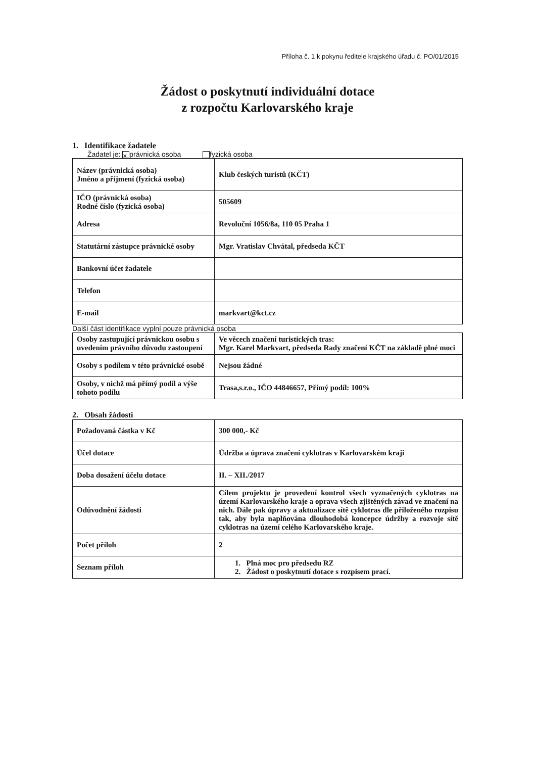Příloha č. 1 k pokynu ředitele krajského úřadu č. PO/01/2015
Žádost o poskytnutí individuální dotace
z rozpočtu Karlovarského kraje
1. Identifikace žadatele
Žadatel je: × právnická osoba fyzická osoba
| Název (právnická osoba) Jméno a příjmení (fyzická osoba) | Klub českých turistů (KČT) |
| IČO (právnická osoba) Rodné číslo (fyzická osoba) | 505609 |
| Adresa | Revoluční 1056/8a, 110 05 Praha 1 |
| Statutární zástupce právnické osoby | Mgr. Vratislav Chvátal, předseda KČT |
| Bankovní účet žadatele | |
| Telefon | |
| E-mail | markvart@kct.cz |
Další část identifikace vyplní pouze právnická osoba
| Osoby zastupující právnickou osobu s uvedením právního důvodu zastoupení | Ve věcech značení turistických tras: Mgr. Karel Markvart, předseda Rady značení KČT na základě plné moci |
| Osoby s podílem v této právnické osobě | Nejsou žádné |
| Osoby, v nichž má přímý podíl a výše tohoto podílu | Trasa,s.r.o., IČO 44846657, Přímý podíl: 100% |
2. Obsah žádosti
| Požadovaná částka v Kč | 300 000,- Kč |
| Účel dotace | Údržba a úprava značení cyklotras v Karlovarském kraji |
| Doba dosažení účelu dotace | II. – XII./2017 |
| Odůvodnění žádosti | Cílem projektu je provedení kontrol všech vyznačených cyklotras na území Karlovarského kraje a oprava všech zjištěných závad ve značení na nich. Dále pak úpravy a aktualizace sítě cyklotras dle přiloženého rozpisu tak, aby byla naplňována dlouhodobá koncepce údržby a rozvoje sítě cyklotras na území celého Karlovarského kraje. |
| Počet příloh | 2 |
| Seznam příloh | 1. Plná moc pro předsedu RZ 2. Žádost o poskytnutí dotace s rozpisem prací. |